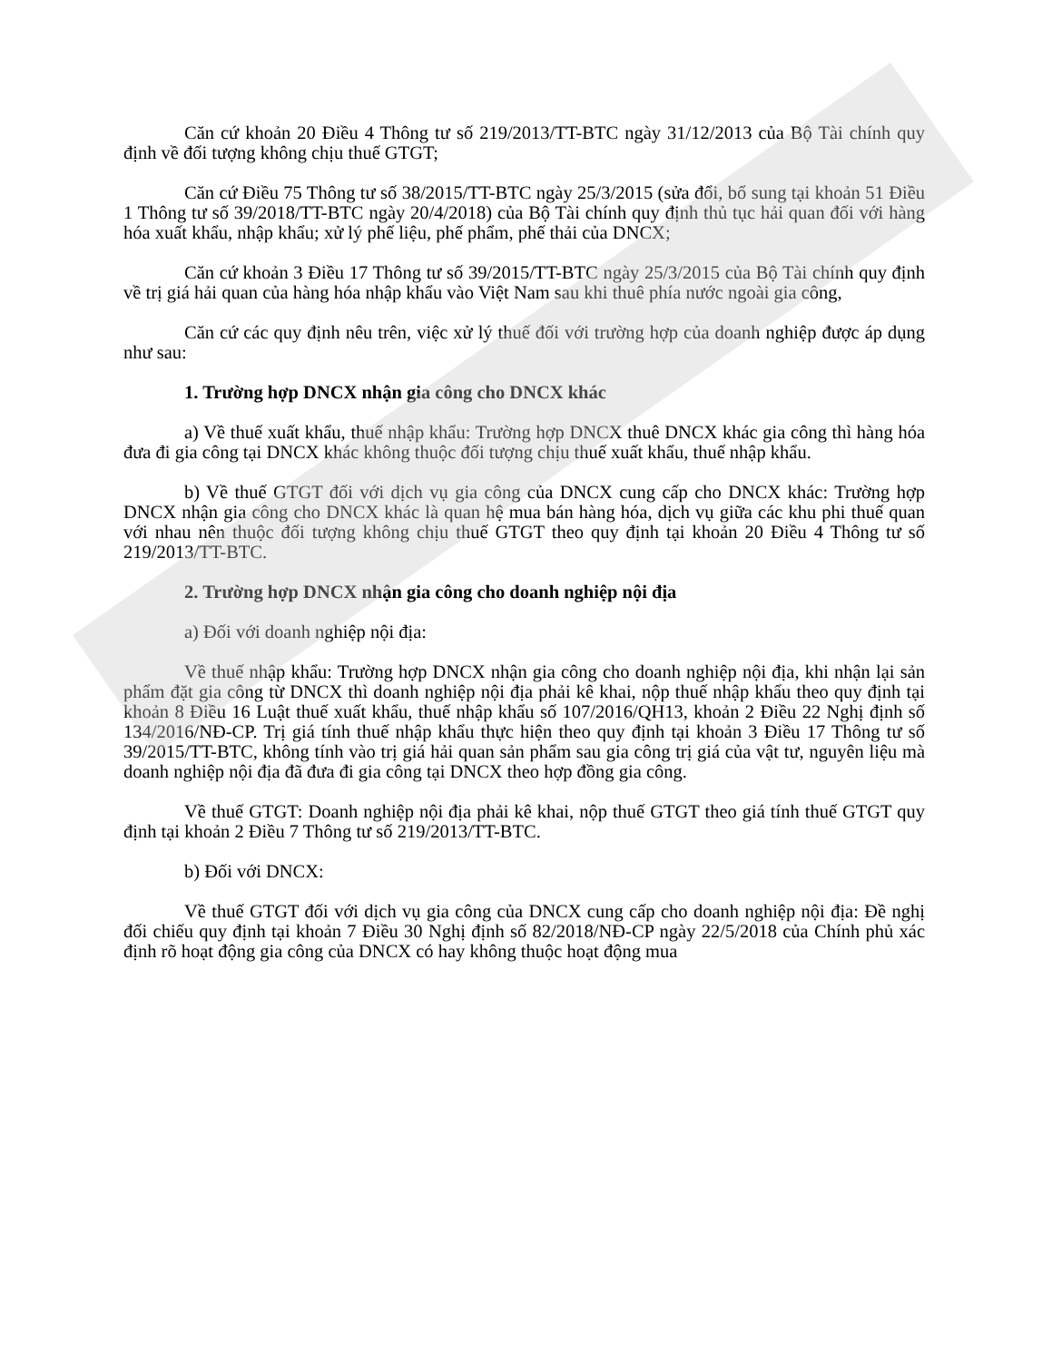Căn cứ khoản 20 Điều 4 Thông tư số 219/2013/TT-BTC ngày 31/12/2013 của Bộ Tài chính quy định về đối tượng không chịu thuế GTGT;
Căn cứ Điều 75 Thông tư số 38/2015/TT-BTC ngày 25/3/2015 (sửa đổi, bổ sung tại khoản 51 Điều 1 Thông tư số 39/2018/TT-BTC ngày 20/4/2018) của Bộ Tài chính quy định thủ tục hải quan đối với hàng hóa xuất khẩu, nhập khẩu; xử lý phế liệu, phế phẩm, phế thải của DNCX;
Căn cứ khoản 3 Điều 17 Thông tư số 39/2015/TT-BTC ngày 25/3/2015 của Bộ Tài chính quy định về trị giá hải quan của hàng hóa nhập khẩu vào Việt Nam sau khi thuê phía nước ngoài gia công,
Căn cứ các quy định nêu trên, việc xử lý thuế đối với trường hợp của doanh nghiệp được áp dụng như sau:
1. Trường hợp DNCX nhận gia công cho DNCX khác
a) Về thuế xuất khẩu, thuế nhập khẩu: Trường hợp DNCX thuê DNCX khác gia công thì hàng hóa đưa đi gia công tại DNCX khác không thuộc đối tượng chịu thuế xuất khẩu, thuế nhập khẩu.
b) Về thuế GTGT đối với dịch vụ gia công của DNCX cung cấp cho DNCX khác: Trường hợp DNCX nhận gia công cho DNCX khác là quan hệ mua bán hàng hóa, dịch vụ giữa các khu phi thuế quan với nhau nên thuộc đối tượng không chịu thuế GTGT theo quy định tại khoản 20 Điều 4 Thông tư số 219/2013/TT-BTC.
2. Trường hợp DNCX nhận gia công cho doanh nghiệp nội địa
a) Đối với doanh nghiệp nội địa:
Về thuế nhập khẩu: Trường hợp DNCX nhận gia công cho doanh nghiệp nội địa, khi nhận lại sản phẩm đặt gia công từ DNCX thì doanh nghiệp nội địa phải kê khai, nộp thuế nhập khẩu theo quy định tại khoản 8 Điều 16 Luật thuế xuất khẩu, thuế nhập khẩu số 107/2016/QH13, khoản 2 Điều 22 Nghị định số 134/2016/NĐ-CP. Trị giá tính thuế nhập khẩu thực hiện theo quy định tại khoản 3 Điều 17 Thông tư số 39/2015/TT-BTC, không tính vào trị giá hải quan sản phẩm sau gia công trị giá của vật tư, nguyên liệu mà doanh nghiệp nội địa đã đưa đi gia công tại DNCX theo hợp đồng gia công.
Về thuế GTGT: Doanh nghiệp nội địa phải kê khai, nộp thuế GTGT theo giá tính thuế GTGT quy định tại khoản 2 Điều 7 Thông tư số 219/2013/TT-BTC.
b) Đối với DNCX:
Về thuế GTGT đối với dịch vụ gia công của DNCX cung cấp cho doanh nghiệp nội địa: Đề nghị đối chiếu quy định tại khoản 7 Điều 30 Nghị định số 82/2018/NĐ-CP ngày 22/5/2018 của Chính phủ xác định rõ hoạt động gia công của DNCX có hay không thuộc hoạt động mua